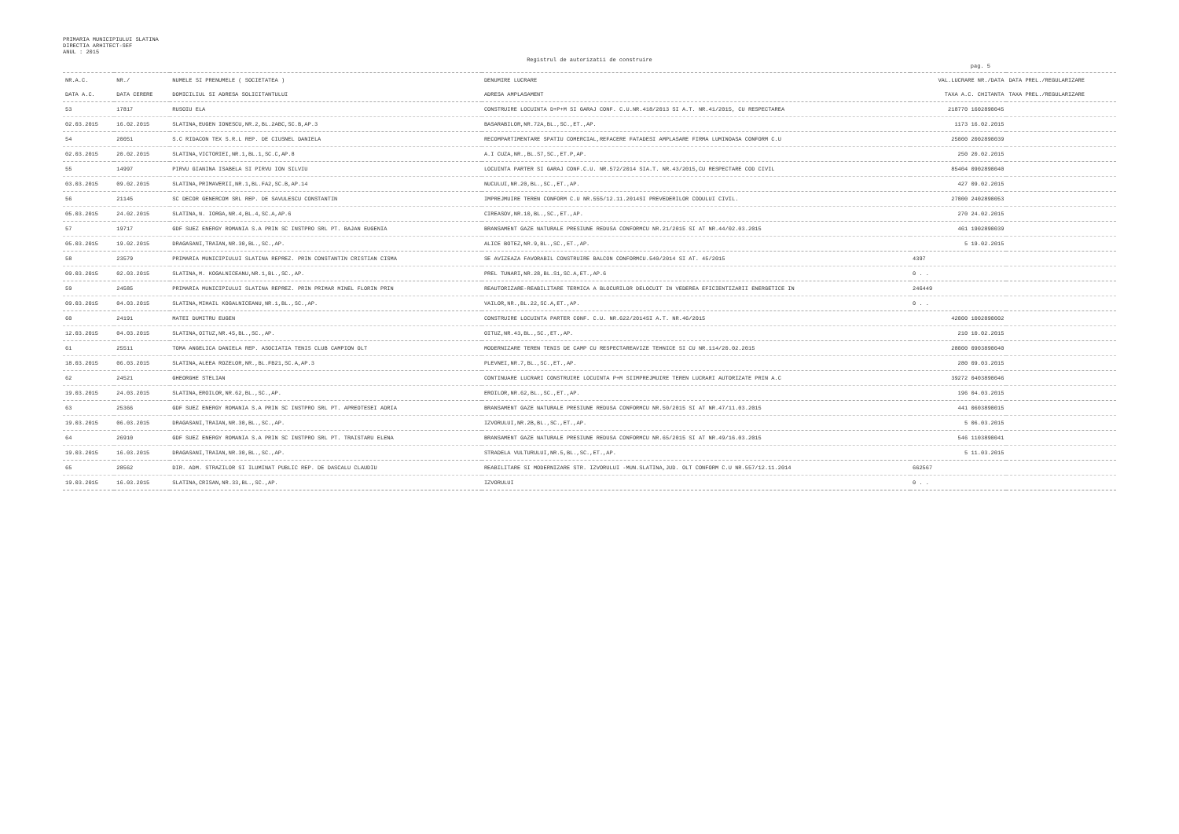PRIMARIA MUNICIPIULUI SLATINA
DIRECTIA ARHITECT-SEF
ANUL : 2015
Registrul de autorizatii de construire
pag. 5
| NR.A.C. | NR./ | NUMELE SI PRENUMELE ( SOCIETATEA ) | DENUMIRE LUCRARE | VAL.LUCRARE NR./DATA | DATA PREL./REGULARIZARE |
| --- | --- | --- | --- | --- | --- |
| DATA A.C. | DATA CERERE | DOMICILIUL SI ADRESA SOLICITANTULUI | ADRESA AMPLASAMENT | TAXA A.C. CHITANTA | TAXA PREL./REGULARIZARE |
| 53 | 17817 | RUSOIU ELA | CONSTRUIRE LOCUINTA D+P+M SI GARAJ CONF. C.U.NR.418/2013 SI A.T. NR.41/2015, CU RESPECTAREA | 218770 1602890045 | |
| 02.03.2015 | 16.02.2015 | SLATINA,EUGEN IONESCU,NR.2,BL.2ABC,SC.B,AP.3 | BASARABILOR,NR.72A,BL.,SC.,ET.,AP. | 1173 16.02.2015 | |
| 54 | 20051 | S.C RIDACON TEX S.R.L REP. DE CIUSNEL DANIELA | RECOMPARTIMENTARE SPATIU COMERCIAL,REFACERE FATADESI AMPLASARE FIRMA LUMINOASA CONFORM C.U | 25000 2002890039 | |
| 02.03.2015 | 20.02.2015 | SLATINA,VICTORIEI,NR.1,BL.1,SC.C,AP.8 | A.I CUZA,NR.,BL.S7,SC.,ET.P,AP. | 250 20.02.2015 | |
| 55 | 14997 | PIRVU GIANINA ISABELA SI PIRVU ION SILVIU | LOCUINTA PARTER SI GARAJ CONF.C.U. NR.572/2014 SIA.T. NR.43/2015,CU RESPECTARE COD CIVIL | 85404 0902890040 | |
| 03.03.2015 | 09.02.2015 | SLATINA,PRIMAVERII,NR.1,BL.FA2,SC.B,AP.14 | NUCULUI,NR.20,BL.,SC.,ET.,AP. | 427 09.02.2015 | |
| 56 | 21145 | SC DECOR GENERCOM SRL REP. DE SAVULESCU CONSTANTIN | IMPREJMUIRE TEREN CONFORM C.U NR.555/12.11.2014SI PREVEDERILOR CODULUI CIVIL. | 27000 2402890053 | |
| 05.03.2015 | 24.02.2015 | SLATINA,N. IORGA,NR.4,BL.4,SC.A,AP.6 | CIREASOV,NR.10,BL.,SC.,ET.,AP. | 270 24.02.2015 | |
| 57 | 19717 | GDF SUEZ ENERGY ROMANIA S.A PRIN SC INSTPRO SRL PT. BAJAN EUGENIA | BRANSAMENT GAZE NATURALE PRESIUNE REDUSA CONFORMCU NR.21/2015 SI AT NR.44/02.03.2015 | 461 1902890039 | |
| 05.03.2015 | 19.02.2015 | DRAGASANI,TRAIAN,NR.30,BL.,SC.,AP. | ALICE BOTEZ,NR.9,BL.,SC.,ET.,AP. | 5 19.02.2015 | |
| 58 | 23579 | PRIMARIA MUNICIPIULUI SLATINA REPREZ. PRIN CONSTANTIN CRISTIAN CISMA | SE AVIZEAZA FAVORABIL CONSTRUIRE BALCON CONFORMCU.540/2014 SI AT. 45/2015 | 4397 | |
| 09.03.2015 | 02.03.2015 | SLATINA,M. KOGALNICEANU,NR.1,BL.,SC.,AP. | PREL TUNARI,NR.28,BL.S1,SC.A,ET.,AP.6 | 0 . . | |
| 59 | 24585 | PRIMARIA MUNICIPIULUI SLATINA REPREZ. PRIN PRIMAR MINEL FLORIN PRIN | REAUTORIZARE-REABILITARE TERMICA A BLOCURILOR DELOCUIT IN VEDEREA EFICIENTIZARII ENERGETICE IN | 246449 | |
| 09.03.2015 | 04.03.2015 | SLATINA,MIHAIL KOGALNICEANU,NR.1,BL.,SC.,AP. | VAILOR,NR.,BL.22,SC.A,ET.,AP. | 0 . . | |
| 60 | 24191 | MATEI DUMITRU EUGEN | CONSTRUIRE LOCUINTA PARTER CONF. C.U. NR.622/2014SI A.T. NR.46/2015 | 42000 1002890002 | |
| 12.03.2015 | 04.03.2015 | SLATINA,OITUZ,NR.45,BL.,SC.,AP. | OITUZ,NR.43,BL.,SC.,ET.,AP. | 210 10.02.2015 | |
| 61 | 25511 | TOMA ANGELICA DANIELA REP. ASOCIATIA TENIS CLUB CAMPION OLT | MODERNIZARE TEREN TENIS DE CAMP CU RESPECTAREAVIZE TEHNICE SI CU NR.114/20.02.2015 | 28000 0903890040 | |
| 18.03.2015 | 06.03.2015 | SLATINA,ALEEA ROZELOR,NR.,BL.FB21,SC.A,AP.3 | PLEVNEI,NR.7,BL.,SC.,ET.,AP. | 280 09.03.2015 | |
| 62 | 24521 | GHEORGHE STELIAN | CONTINUARE LUCRARI CONSTRUIRE LOCUINTA P+M SIIMPREJMUIRE TEREN LUCRARI AUTORIZATE PRIN A.C | 39272 0403890046 | |
| 19.03.2015 | 24.03.2015 | SLATINA,EROILOR,NR.62,BL.,SC.,AP. | EROILOR,NR.62,BL.,SC.,ET.,AP. | 196 04.03.2015 | |
| 63 | 25366 | GDF SUEZ ENERGY ROMANIA S.A PRIN SC INSTPRO SRL PT. APREOTESEI ADRIA | BRANSAMENT GAZE NATURALE PRESIUNE REDUSA CONFORMCU NR.50/2015 SI AT NR.47/11.03.2015 | 441 0603890015 | |
| 19.03.2015 | 06.03.2015 | DRAGASANI,TRAIAN,NR.30,BL.,SC.,AP. | IZVORULUI,NR.2B,BL.,SC.,ET.,AP. | 5 06.03.2015 | |
| 64 | 26910 | GDF SUEZ ENERGY ROMANIA S.A PRIN SC INSTPRO SRL PT. TRAISTARU ELENA | BRANSAMENT GAZE NATURALE PRESIUNE REDUSA CONFORMCU NR.65/2015 SI AT NR.49/16.03.2015 | 546 1103890041 | |
| 19.03.2015 | 16.03.2015 | DRAGASANI,TRAIAN,NR.30,BL.,SC.,AP. | STRADELA VULTURULUI,NR.5,BL.,SC.,ET.,AP. | 5 11.03.2015 | |
| 65 | 28562 | DIR. ADM. STRAZILOR SI ILUMINAT PUBLIC REP. DE DASCALU CLAUDIU | REABILITARE SI MODERNIZARE STR. IZVORULUI -MUN.SLATINA,JUD. OLT CONFORM C.U NR.557/12.11.2014 | 662567 | |
| 19.03.2015 | 16.03.2015 | SLATINA,CRISAN,NR.33,BL.,SC.,AP. | IZVORULUI | 0 . . | |